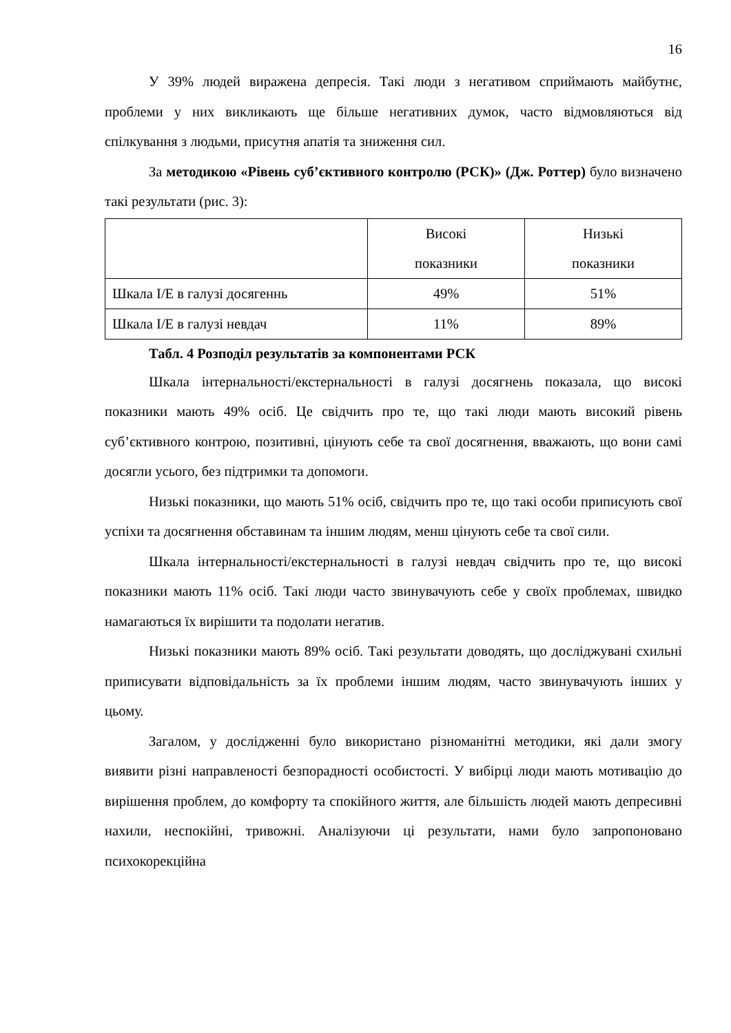16
У 39% людей виражена депресія. Такі люди з негативом сприймають майбутнє, проблеми у них викликають ще більше негативних думок, часто відмовляються від спілкування з людьми, присутня апатія та зниження сил.
За методикою «Рівень суб’єктивного контролю (РСК)» (Дж. Роттер) було визначено такі результати (рис. 3):
| | Високі показники | Низькі показники |
| Шкала І/Е в галузі досягеннь | 49% | 51% |
| Шкала І/Е в галузі невдач | 11% | 89% |
Табл. 4 Розподіл результатів за компонентами РСК
Шкала інтернальності/екстернальності в галузі досягнень показала, що високі показники мають 49% осіб. Це свідчить про те, що такі люди мають високий рівень суб’єктивного контрою, позитивні, цінують себе та свої досягнення, вважають, що вони самі досягли усього, без підтримки та допомоги.
Низькі показники, що мають 51% осіб, свідчить про те, що такі особи приписують свої успіхи та досягнення обставинам та іншим людям, менш цінують себе та свої сили.
Шкала інтернальності/екстернальності в галузі невдач свідчить про те, що високі показники мають 11% осіб. Такі люди часто звинувачують себе у своїх проблемах, швидко намагаються їх вирішити та подолати негатив.
Низькі показники мають 89% осіб. Такі результати доводять, що досліджувані схильні приписувати відповідальність за їх проблеми іншим людям, часто звинувачують інших у цьому.
Загалом, у дослідженні було використано різноманітні методики, які дали змогу виявити різні направленості безпорадності особистості. У вибірці люди мають мотивацію до вирішення проблем, до комфорту та спокійного життя, але більшість людей мають депресивні нахили, неспокійні, тривожні. Аналізуючи ці результати, нами було запропоновано психокорекційна